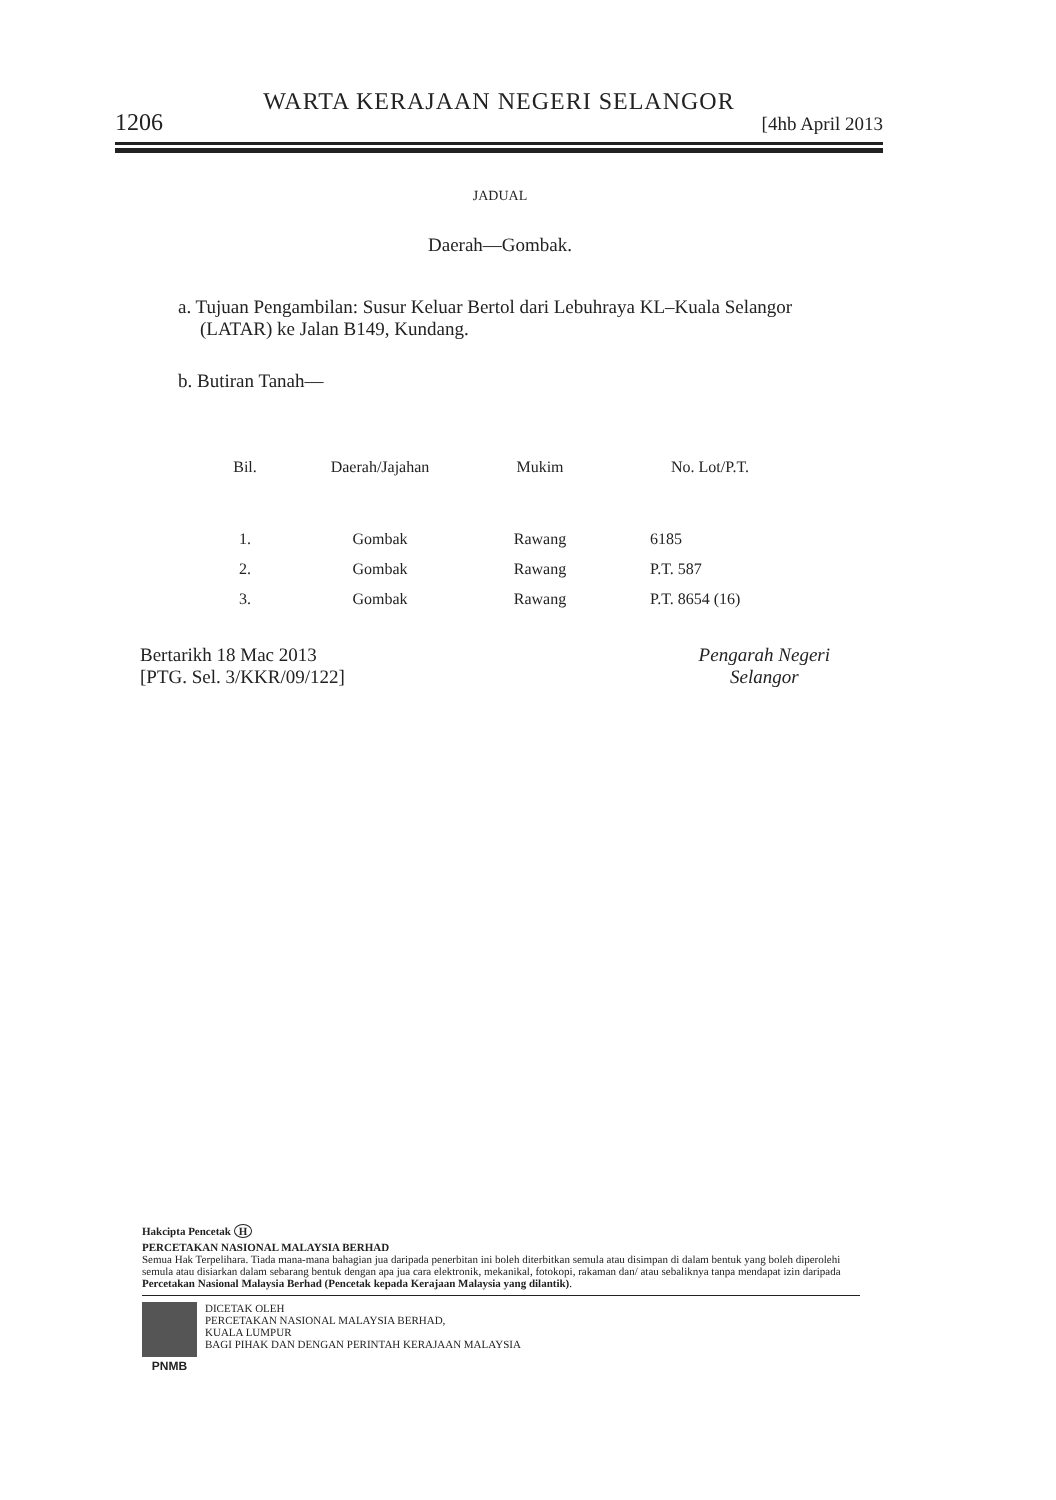WARTA KERAJAAN NEGERI SELANGOR
1206 [4hb April 2013
JADUAL
Daerah—Gombak.
a. Tujuan Pengambilan: Susur Keluar Bertol dari Lebuhraya KL–Kuala Selangor (LATAR) ke Jalan B149, Kundang.
b. Butiran Tanah—
| Bil. | Daerah/Jajahan | Mukim | No. Lot/P.T. |
| --- | --- | --- | --- |
| 1. | Gombak | Rawang | 6185 |
| 2. | Gombak | Rawang | P.T. 587 |
| 3. | Gombak | Rawang | P.T. 8654 (16) |
Bertarikh 18 Mac 2013
[PTG. Sel. 3/KKR/09/122]
Pengarah Negeri
Selangor
Hakcipta Pencetak H
PERCETAKAN NASIONAL MALAYSIA BERHAD
Semua Hak Terpelihara. Tiada mana-mana bahagian jua daripada penerbitan ini boleh diterbitkan semula atau disimpan di dalam bentuk yang boleh diperolehi semula atau disiarkan dalam sebarang bentuk dengan apa jua cara elektronik, mekanikal, fotokopi, rakaman dan/ atau sebaliknya tanpa mendapat izin daripada Percetakan Nasional Malaysia Berhad (Pencetak kepada Kerajaan Malaysia yang dilantik).
PNMB DICETAK OLEH
PERCETAKAN NASIONAL MALAYSIA BERHAD,
KUALA LUMPUR
BAGI PIHAK DAN DENGAN PERINTAH KERAJAAN MALAYSIA